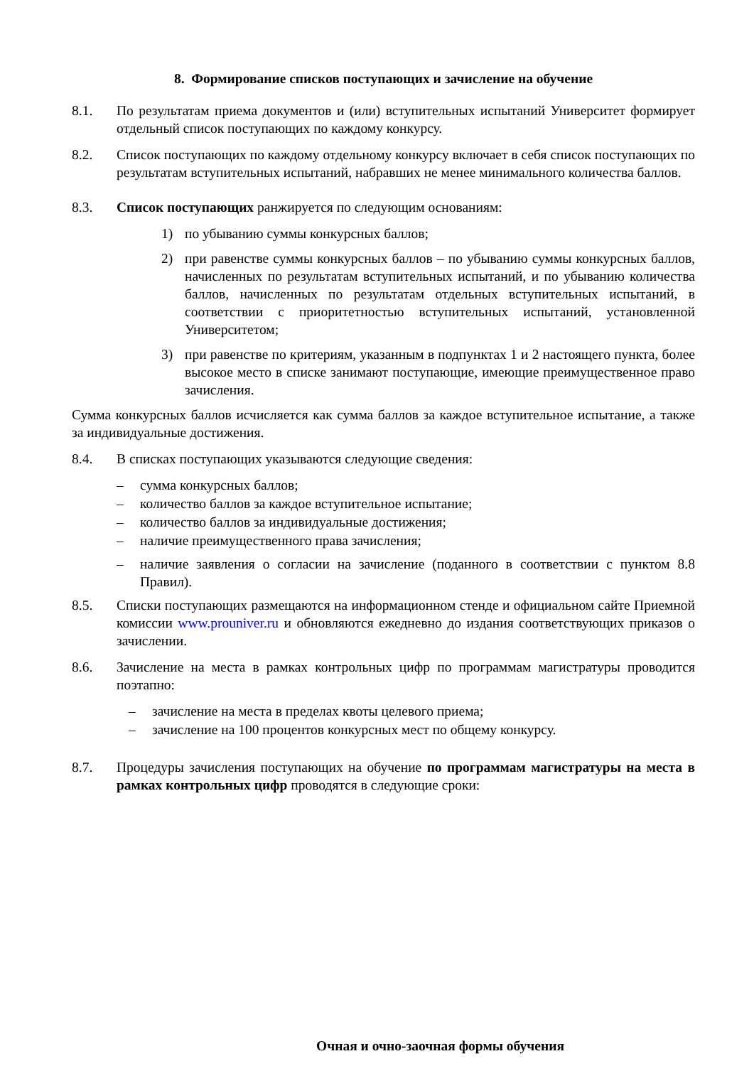8. Формирование списков поступающих и зачисление на обучение
8.1. По результатам приема документов и (или) вступительных испытаний Университет формирует отдельный список поступающих по каждому конкурсу.
8.2. Список поступающих по каждому отдельному конкурсу включает в себя список поступающих по результатам вступительных испытаний, набравших не менее минимального количества баллов.
8.3. Список поступающих ранжируется по следующим основаниям:
1) по убыванию суммы конкурсных баллов;
2) при равенстве суммы конкурсных баллов – по убыванию суммы конкурсных баллов, начисленных по результатам вступительных испытаний, и по убыванию количества баллов, начисленных по результатам отдельных вступительных испытаний, в соответствии с приоритетностью вступительных испытаний, установленной Университетом;
3) при равенстве по критериям, указанным в подпунктах 1 и 2 настоящего пункта, более высокое место в списке занимают поступающие, имеющие преимущественное право зачисления.
Сумма конкурсных баллов исчисляется как сумма баллов за каждое вступительное испытание, а также за индивидуальные достижения.
8.4. В списках поступающих указываются следующие сведения:
– сумма конкурсных баллов;
– количество баллов за каждое вступительное испытание;
– количество баллов за индивидуальные достижения;
– наличие преимущественного права зачисления;
– наличие заявления о согласии на зачисление (поданного в соответствии с пунктом 8.8 Правил).
8.5. Списки поступающих размещаются на информационном стенде и официальном сайте Приемной комиссии www.prouniver.ru и обновляются ежедневно до издания соответствующих приказов о зачислении.
8.6. Зачисление на места в рамках контрольных цифр по программам магистратуры проводится поэтапно:
– зачисление на места в пределах квоты целевого приема;
– зачисление на 100 процентов конкурсных мест по общему конкурсу.
8.7. Процедуры зачисления поступающих на обучение по программам магистратуры на места в рамках контрольных цифр проводятся в следующие сроки:
Очная и очно-заочная формы обучения